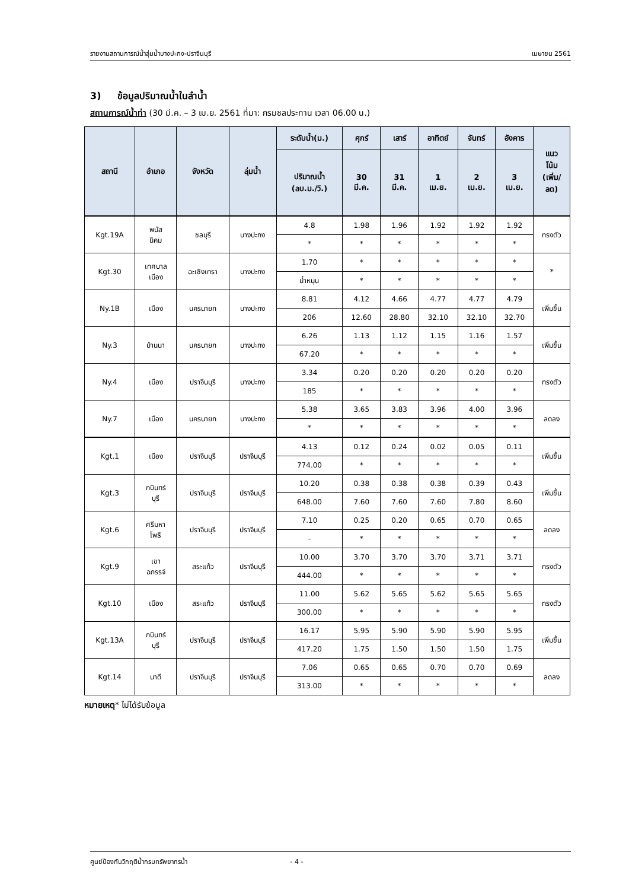รายงานสถานการณ์น้ำลุ่มน้ำบางปะกง-ปราจีนบุรี เมษายน 2561
3) ข้อมูลปริมาณน้ำในลำน้ำ
สถานการณ์น้ำท่า (30 มี.ค. – 3 เม.ย. 2561 ที่มา: กรมชลประทาน เวลา 06.00 น.)
| สถานี | อำเภอ | จังหวัด | ลุ่มน้ำ | ระดับน้ำ(ม.) | ศุกร์ | เสาร์ | อาทิตย์ | จันทร์ | อังคาร | แนว โน้ม (เพิ่ม/ ลด) |
| --- | --- | --- | --- | --- | --- | --- | --- | --- | --- | --- |
| | | | | ปริมาณน้ำ (ลบ.ม./วิ.) | 30 มี.ค. | 31 มี.ค. | 1 เม.ย. | 2 เม.ย. | 3 เม.ย. | |
| Kgt.19A | พนัส นิคม | ชลบุรี | บางปะกง | 4.8 | 1.98 | 1.96 | 1.92 | 1.92 | 1.92 | ทรงตัว |
| | | | | * | * | * | * | * | * | |
| Kgt.30 | เทศบาล เมือง | ฉะเชิงเทรา | บางปะกง | 1.70 | * | * | * | * | * | * |
| | | | | น้ำหนุน | * | * | * | * | * | |
| Ny.1B | เมือง | นครนายก | บางปะกง | 8.81 | 4.12 | 4.66 | 4.77 | 4.77 | 4.79 | เพิ่มขึ้น |
| | | | | 206 | 12.60 | 28.80 | 32.10 | 32.10 | 32.70 | |
| Ny.3 | บ้านนา | นครนายก | บางปะกง | 6.26 | 1.13 | 1.12 | 1.15 | 1.16 | 1.57 | เพิ่มขึ้น |
| | | | | 67.20 | * | * | * | * | * | |
| Ny.4 | เมือง | ปราจีนบุรี | บางปะกง | 3.34 | 0.20 | 0.20 | 0.20 | 0.20 | 0.20 | ทรงตัว |
| | | | | 185 | * | * | * | * | * | |
| Ny.7 | เมือง | นครนายก | บางปะกง | 5.38 | 3.65 | 3.83 | 3.96 | 4.00 | 3.96 | ลดลง |
| | | | | * | * | * | * | * | * | |
| Kgt.1 | เมือง | ปราจีนบุรี | ปราจีนบุรี | 4.13 | 0.12 | 0.24 | 0.02 | 0.05 | 0.11 | เพิ่มขึ้น |
| | | | | 774.00 | * | * | * | * | * | |
| Kgt.3 | กบินทร์ บุรี | ปราจีนบุรี | ปราจีนบุรี | 10.20 | 0.38 | 0.38 | 0.38 | 0.39 | 0.43 | เพิ่มขึ้น |
| | | | | 648.00 | 7.60 | 7.60 | 7.60 | 7.80 | 8.60 | |
| Kgt.6 | ศรีมหา โพธิ | ปราจีนบุรี | ปราจีนบุรี | 7.10 | 0.25 | 0.20 | 0.65 | 0.70 | 0.65 | ลดลง |
| | | | | - | * | * | * | * | * | |
| Kgt.9 | เขา ฉกรรจ์ | สระแก้ว | ปราจีนบุรี | 10.00 | 3.70 | 3.70 | 3.70 | 3.71 | 3.71 | ทรงตัว |
| | | | | 444.00 | * | * | * | * | * | |
| Kgt.10 | เมือง | สระแก้ว | ปราจีนบุรี | 11.00 | 5.62 | 5.65 | 5.62 | 5.65 | 5.65 | ทรงตัว |
| | | | | 300.00 | * | * | * | * | * | |
| Kgt.13A | กบินทร์ บุรี | ปราจีนบุรี | ปราจีนบุรี | 16.17 | 5.95 | 5.90 | 5.90 | 5.90 | 5.95 | เพิ่มขึ้น |
| | | | | 417.20 | 1.75 | 1.50 | 1.50 | 1.50 | 1.75 | |
| Kgt.14 | นาดี | ปราจีนบุรี | ปราจีนบุรี | 7.06 | 0.65 | 0.65 | 0.70 | 0.70 | 0.69 | ลดลง |
| | | | | 313.00 | * | * | * | * | * | |
หมายเหตุ* ไม่ได้รับข้อมูล
ศูนย์ป้องกันวิกฤติน้ำกรมทรัพยากรน้ำ - 4 -